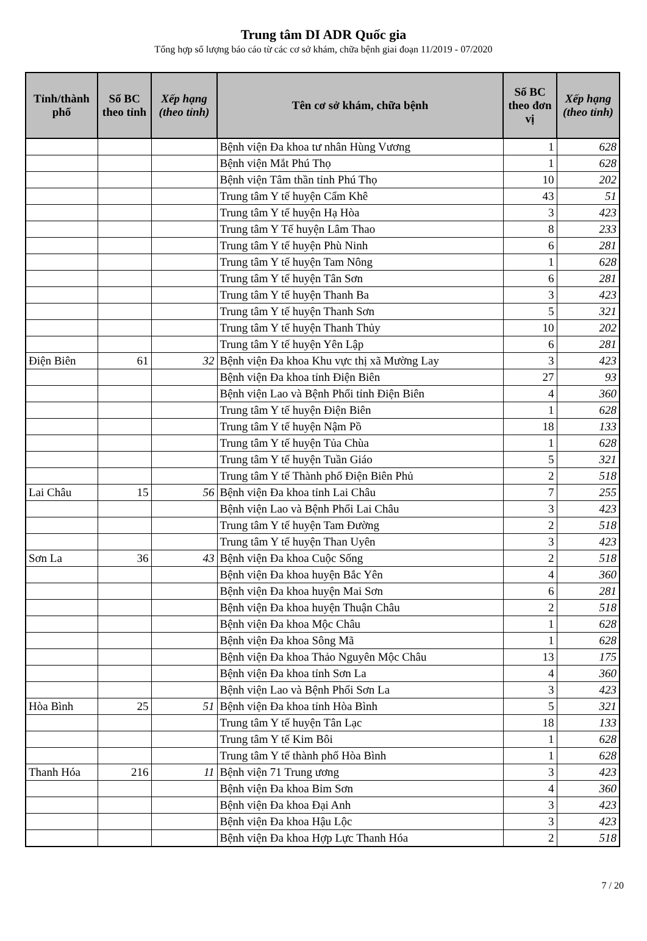Trung tâm DI ADR Quốc gia
Tổng hợp số lượng báo cáo từ các cơ sở khám, chữa bệnh giai đoạn 11/2019 - 07/2020
| Tỉnh/thành phố | Số BC theo tỉnh | Xếp hạng (theo tỉnh) | Tên cơ sở khám, chữa bệnh | Số BC theo đơn vị | Xếp hạng (theo tỉnh) |
| --- | --- | --- | --- | --- | --- |
| | | | Bệnh viện Đa khoa tư nhân Hùng Vương | 1 | 628 |
| | | | Bệnh viện Mắt Phú Thọ | 1 | 628 |
| | | | Bệnh viện Tâm thần tỉnh Phú Thọ | 10 | 202 |
| | | | Trung tâm Y tế huyện Cẩm Khê | 43 | 51 |
| | | | Trung tâm Y tế huyện Hạ Hòa | 3 | 423 |
| | | | Trung tâm Y Tế huyện Lâm Thao | 8 | 233 |
| | | | Trung tâm Y tế huyện Phù Ninh | 6 | 281 |
| | | | Trung tâm Y tế huyện Tam Nông | 1 | 628 |
| | | | Trung tâm Y tế huyện Tân Sơn | 6 | 281 |
| | | | Trung tâm Y tế huyện Thanh Ba | 3 | 423 |
| | | | Trung tâm Y tế huyện Thanh Sơn | 5 | 321 |
| | | | Trung tâm Y tế huyện Thanh Thủy | 10 | 202 |
| | | | Trung tâm Y tế huyện Yên Lập | 6 | 281 |
| Điện Biên | 61 | 32 | Bệnh viện Đa khoa Khu vực thị xã Mường Lay | 3 | 423 |
| | | | Bệnh viện Đa khoa tỉnh Điện Biên | 27 | 93 |
| | | | Bệnh viện Lao và Bệnh Phổi tỉnh Điện Biên | 4 | 360 |
| | | | Trung tâm Y tế huyện Điện Biên | 1 | 628 |
| | | | Trung tâm Y tế huyện Nậm Pồ | 18 | 133 |
| | | | Trung tâm Y tế huyện Tủa Chùa | 1 | 628 |
| | | | Trung tâm Y tế huyện Tuần Giáo | 5 | 321 |
| | | | Trung tâm Y tế Thành phố Điện Biên Phủ | 2 | 518 |
| Lai Châu | 15 | 56 | Bệnh viện Đa khoa tỉnh Lai Châu | 7 | 255 |
| | | | Bệnh viện Lao và Bệnh Phổi Lai Châu | 3 | 423 |
| | | | Trung tâm Y tế huyện Tam Đường | 2 | 518 |
| | | | Trung tâm Y tế huyện Than Uyên | 3 | 423 |
| Sơn La | 36 | 43 | Bệnh viện Đa khoa Cuộc Sống | 2 | 518 |
| | | | Bệnh viện Đa khoa huyện Bắc Yên | 4 | 360 |
| | | | Bệnh viện Đa khoa huyện Mai Sơn | 6 | 281 |
| | | | Bệnh viện Đa khoa huyện Thuận Châu | 2 | 518 |
| | | | Bệnh viện Đa khoa Mộc Châu | 1 | 628 |
| | | | Bệnh viện Đa khoa Sông Mã | 1 | 628 |
| | | | Bệnh viện Đa khoa Thảo Nguyên Mộc Châu | 13 | 175 |
| | | | Bệnh viện Đa khoa tỉnh Sơn La | 4 | 360 |
| | | | Bệnh viện Lao và Bệnh Phổi Sơn La | 3 | 423 |
| Hòa Bình | 25 | 51 | Bệnh viện Đa khoa tỉnh Hòa Bình | 5 | 321 |
| | | | Trung tâm Y tế huyện Tân Lạc | 18 | 133 |
| | | | Trung tâm Y tế Kim Bôi | 1 | 628 |
| | | | Trung tâm Y tế thành phố Hòa Bình | 1 | 628 |
| Thanh Hóa | 216 | 11 | Bệnh viện 71 Trung ương | 3 | 423 |
| | | | Bệnh viện Đa khoa Bỉm Sơn | 4 | 360 |
| | | | Bệnh viện Đa khoa Đại Anh | 3 | 423 |
| | | | Bệnh viện Đa khoa Hậu Lộc | 3 | 423 |
| | | | Bệnh viện Đa khoa Hợp Lực Thanh Hóa | 2 | 518 |
7 / 20